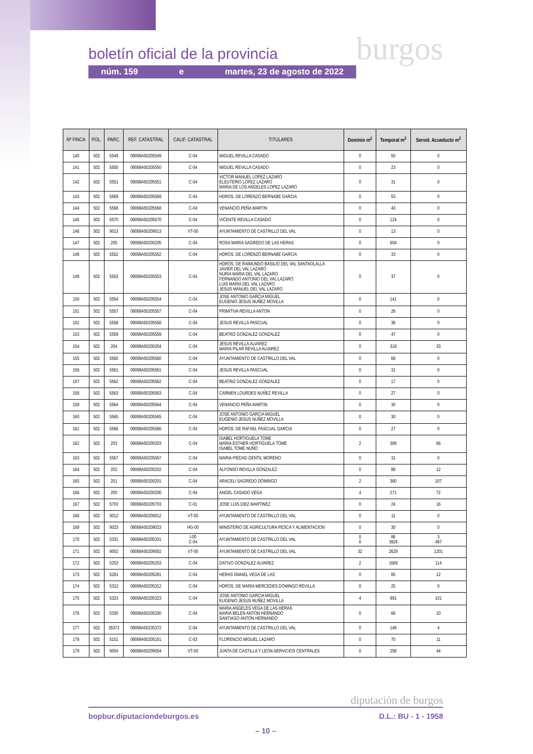boletín oficial de la provincia burgos
núm. 159 e martes, 23 de agosto de 2022
| Nº FINCA | POL. | PARC. | REF. CATASTRAL | CALIF. CATASTRAL | TITULARES | Dominio m<sup>2</sup> | Temporal m<sup>2</sup> | Servid. Acueducto m<sup>2</sup> |
| --- | --- | --- | --- | --- | --- | --- | --- | --- |
| 140 | 502 | 5549 | 09089A50205549 | C-04 | MIGUEL REVILLA CASADO | 0 | 50 | 0 |
| 141 | 502 | 5550 | 09089A50205550 | C-04 | MIGUEL REVILLA CASADO | 0 | 23 | 0 |
| 142 | 502 | 5551 | 09089A50205551 | C-04 | VICTOR MANUEL LOPEZ LAZARO ELEUTERIO LOPEZ LAZARO MARIA DE LOS ANGELES LOPEZ LAZARO | 0 | 31 | 0 |
| 143 | 502 | 5569 | 09089A50205569 | C-04 | HDROS. DE LORENZO BERNABE GARCIA | 0 | 53 | 0 |
| 144 | 502 | 5568 | 09089A50205568 | C-04 | VENANCIO PEÑA MARTIN | 0 | 43 | 0 |
| 145 | 502 | 5570 | 09089A50205570 | C-04 | VICENTE REVILLA CASADO | 0 | 124 | 0 |
| 146 | 502 | 9013 | 09089A50209013 | VT-00 | AYUNTAMIENTO DE CASTRILLO DEL VAL | 0 | 13 | 0 |
| 147 | 502 | 205 | 09089A50200205 | C-04 | ROSA MARIA SAGREDO DE LAS HERAS | 0 | 604 | 0 |
| 148 | 502 | 5552 | 09089A50205552 | C-04 | HDROS. DE LORENZO BERNABE GARCIA | 0 | 33 | 0 |
| 149 | 502 | 5553 | 09089A50205553 | C-04 | HDROS. DE RAIMUNDO BASILIO DEL VAL SANTAOLALLA JAVIER DEL VAL LAZARO NURIA MARIA DEL VAL LAZARO FERNANDO ANTONIO DEL VAL LAZARO LUIS MARIA DEL VAL LAZARO JESUS MANUEL DEL VAL LAZARO | 0 | 37 | 0 |
| 150 | 502 | 5554 | 09089A50205554 | C-04 | JOSE ANTONIO GARCIA MIGUEL EUGENIO JESUS NUÑEZ MOVILLA | 0 | 141 | 0 |
| 151 | 502 | 5557 | 09089A50205557 | C-04 | PRIMITIVA REVILLA ANTON | 0 | 26 | 0 |
| 152 | 502 | 5558 | 09089A50205558 | C-04 | JESUS REVILLA PASCUAL | 0 | 36 | 0 |
| 153 | 502 | 5559 | 09089A50205559 | C-04 | BEATRIZ GONZALEZ GONZALEZ | 0 | 47 | 0 |
| 154 | 502 | 204 | 09089A50200204 | C-04 | JESUS REVILLA ALVAREZ MARIA PILAR REVILLA ALVAREZ | 0 | 318 | 33 |
| 155 | 502 | 5560 | 09089A50205560 | C-04 | AYUNTAMIENTO DE CASTRILLO DEL VAL | 0 | 69 | 0 |
| 156 | 502 | 5561 | 09089A50205561 | C-04 | JESUS REVILLA PASCUAL | 0 | 31 | 0 |
| 157 | 502 | 5562 | 09089A50205562 | C-04 | BEATRIZ GONZALEZ GONZALEZ | 0 | 17 | 0 |
| 158 | 502 | 5563 | 09089A50205563 | C-04 | CARMEN LOURDES NUÑEZ REVILLA | 0 | 27 | 0 |
| 159 | 502 | 5564 | 09089A50205564 | C-04 | VENANCIO PEÑA MARTIN | 0 | 30 | 0 |
| 160 | 502 | 5565 | 09089A50205565 | C-04 | JOSE ANTONIO GARCIA MIGUEL EUGENIO JESUS NUÑEZ MOVILLA | 0 | 30 | 0 |
| 161 | 502 | 5566 | 09089A50205566 | C-04 | HDROS. DE RAFAEL PASCUAL GARCIA | 0 | 27 | 0 |
| 162 | 502 | 203 | 09089A50200203 | C-04 | ISABEL HORTIGUELA TOME MARIA ESTHER HORTIGUELA TOME ISABEL TOME NUÑO | 2 | 389 | 66 |
| 163 | 502 | 5567 | 09089A50205567 | C-04 | MARIA PIEDAD GENTIL MORENO | 0 | 31 | 0 |
| 164 | 502 | 202 | 09089A50200202 | C-04 | ALFONSO REVILLA GONZALEZ | 0 | 88 | 12 |
| 165 | 502 | 201 | 09089A50200201 | C-04 | ARACELI SAGREDO DOMINGO | 2 | 360 | 107 |
| 166 | 502 | 200 | 09089A50200200 | C-04 | ANGEL CASADO VEGA | 4 | 271 | 72 |
| 167 | 502 | 5703 | 09089A50205703 | C-01 | JOSE LUIS DIEZ MARTINEZ | 0 | 24 | 16 |
| 168 | 502 | 9012 | 09089A50209012 | VT-00 | AYUNTAMIENTO DE CASTRILLO DEL VAL | 0 | 11 | 0 |
| 169 | 502 | 9023 | 09089A50209023 | HG-00 | MINISTERIO DE AGRICULTURA PESCA Y ALIMENTACION | 0 | 30 | 0 |
| 170 | 502 | 5331 | 09089A50205331 | I-00 C-04 | AYUNTAMIENTO DE CASTRILLO DEL VAL | 0 8 | 86 3926 | 3 497 |
| 171 | 502 | 9002 | 09089A50209002 | VT-00 | AYUNTAMIENTO DE CASTRILLO DEL VAL | 32 | 2629 | 1201 |
| 172 | 502 | 5253 | 09089A50205253 | C-04 | DATIVO GONZALEZ ALVAREZ | 2 | 1689 | 114 |
| 173 | 502 | 5281 | 09089A50205281 | C-04 | HERAS ISMAEL VEGA DE LAS | 0 | 85 | 12 |
| 174 | 502 | 5312 | 09089A50205312 | C-04 | HDROS. DE MARIA MERCEDES DOMINGO REVILLA | 0 | 25 | 0 |
| 175 | 502 | 5323 | 09089A50205323 | C-04 | JOSE ANTONIO GARCIA MIGUEL EUGENIO JESUS NUÑEZ MOVILLA | 4 | 991 | 101 |
| 176 | 502 | 5330 | 09089A50205330 | C-04 | MARIA ANGELES VEGA DE LAS HERAS MARIA BELEN ANTON HERNANDO SANTIAGO ANTON HERNANDO | 0 | 66 | 10 |
| 177 | 502 | 35372 | 09089A50235372 | C-04 | AYUNTAMIENTO DE CASTRILLO DEL VAL | 0 | 148 | 4 |
| 178 | 502 | 5151 | 09089A50205151 | C-03 | FLORENCIO MIGUEL LAZARO | 0 | 70 | 11 |
| 179 | 502 | 9004 | 09089A50209004 | VT-00 | JUNTA DE CASTILLA Y LEON-SERVICIOS CENTRALES | 0 | 258 | 44 |
diputación de burgos
bopbur.diputaciondeburgos.es D.L.: BU - 1 - 1958
– 10 –